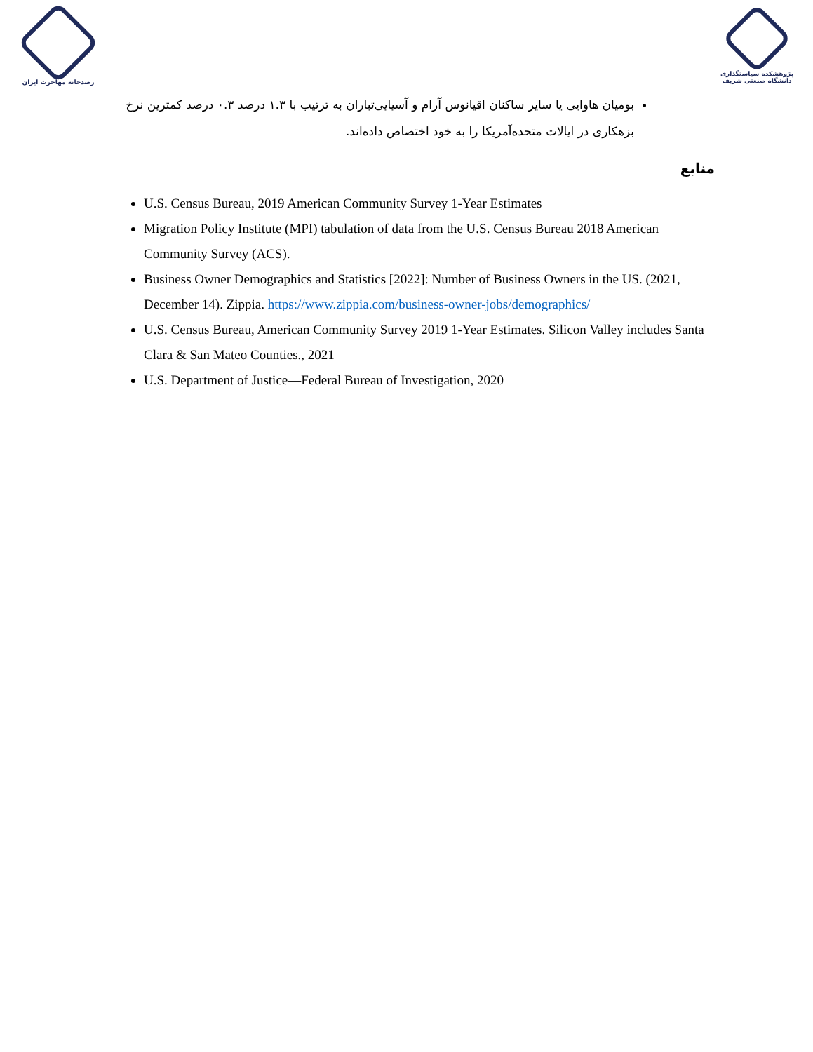رصدخانه مهاجرت ایران پژوهشکده سیاستگذاری دانشگاه صنعتی شریف
بومیان هاوایی یا سایر ساکنان اقیانوس آرام و آسیایی‌تباران به ترتیب با ۱.۳ درصد ۰.۳ درصد کمترین نرخ بزهکاری در ایالات متحده‌آمریکا را به خود اختصاص داده‌اند.
منابع
U.S. Census Bureau, 2019 American Community Survey 1-Year Estimates
Migration Policy Institute (MPI) tabulation of data from the U.S. Census Bureau 2018 American Community Survey (ACS).
Business Owner Demographics and Statistics [2022]: Number of Business Owners in the US. (2021, December 14). Zippia. https://www.zippia.com/business-owner-jobs/demographics/
U.S. Census Bureau, American Community Survey 2019 1-Year Estimates. Silicon Valley includes Santa Clara & San Mateo Counties., 2021
U.S. Department of Justice—Federal Bureau of Investigation, 2020